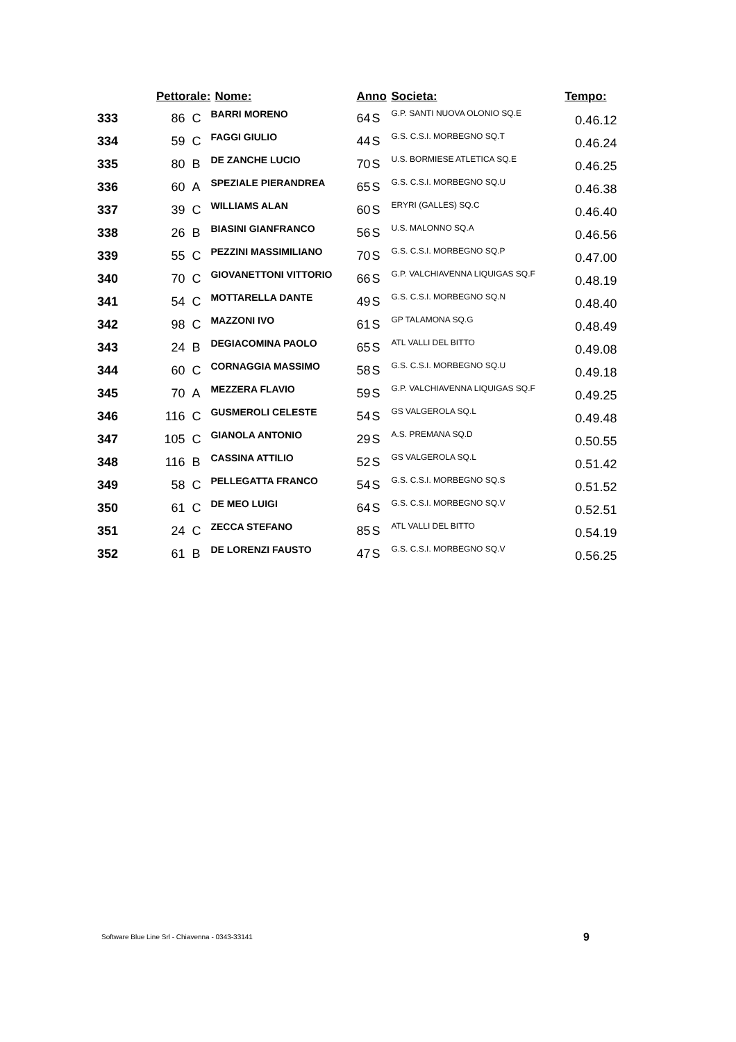| | Pettorale: | | Nome: | Anno | | Societa: | Tempo: |
| --- | --- | --- | --- | --- | --- | --- | --- |
| 333 | 86 | C | BARRI MORENO | 64 | S | G.P. SANTI NUOVA OLONIO SQ.E | 0.46.12 |
| 334 | 59 | C | FAGGI GIULIO | 44 | S | G.S. C.S.I. MORBEGNO SQ.T | 0.46.24 |
| 335 | 80 | B | DE ZANCHE LUCIO | 70 | S | U.S. BORMIESE ATLETICA SQ.E | 0.46.25 |
| 336 | 60 | A | SPEZIALE PIERANDREA | 65 | S | G.S. C.S.I. MORBEGNO SQ.U | 0.46.38 |
| 337 | 39 | C | WILLIAMS ALAN | 60 | S | ERYRI (GALLES) SQ.C | 0.46.40 |
| 338 | 26 | B | BIASINI GIANFRANCO | 56 | S | U.S. MALONNO SQ.A | 0.46.56 |
| 339 | 55 | C | PEZZINI MASSIMILIANO | 70 | S | G.S. C.S.I. MORBEGNO SQ.P | 0.47.00 |
| 340 | 70 | C | GIOVANETTONI VITTORIO | 66 | S | G.P. VALCHIAVENNA LIQUIGAS SQ.F | 0.48.19 |
| 341 | 54 | C | MOTTARELLA DANTE | 49 | S | G.S. C.S.I. MORBEGNO SQ.N | 0.48.40 |
| 342 | 98 | C | MAZZONI IVO | 61 | S | GP TALAMONA SQ.G | 0.48.49 |
| 343 | 24 | B | DEGIACOMINA PAOLO | 65 | S | ATL VALLI DEL BITTO | 0.49.08 |
| 344 | 60 | C | CORNAGGIA MASSIMO | 58 | S | G.S. C.S.I. MORBEGNO SQ.U | 0.49.18 |
| 345 | 70 | A | MEZZERA FLAVIO | 59 | S | G.P. VALCHIAVENNA LIQUIGAS SQ.F | 0.49.25 |
| 346 | 116 | C | GUSMEROLI CELESTE | 54 | S | GS VALGEROLA SQ.L | 0.49.48 |
| 347 | 105 | C | GIANOLA ANTONIO | 29 | S | A.S. PREMANA SQ.D | 0.50.55 |
| 348 | 116 | B | CASSINA ATTILIO | 52 | S | GS VALGEROLA SQ.L | 0.51.42 |
| 349 | 58 | C | PELLEGATTA FRANCO | 54 | S | G.S. C.S.I. MORBEGNO SQ.S | 0.51.52 |
| 350 | 61 | C | DE MEO LUIGI | 64 | S | G.S. C.S.I. MORBEGNO SQ.V | 0.52.51 |
| 351 | 24 | C | ZECCA STEFANO | 85 | S | ATL VALLI DEL BITTO | 0.54.19 |
| 352 | 61 | B | DE LORENZI FAUSTO | 47 | S | G.S. C.S.I. MORBEGNO SQ.V | 0.56.25 |
Software Blue Line Srl - Chiavenna - 0343-33141
9